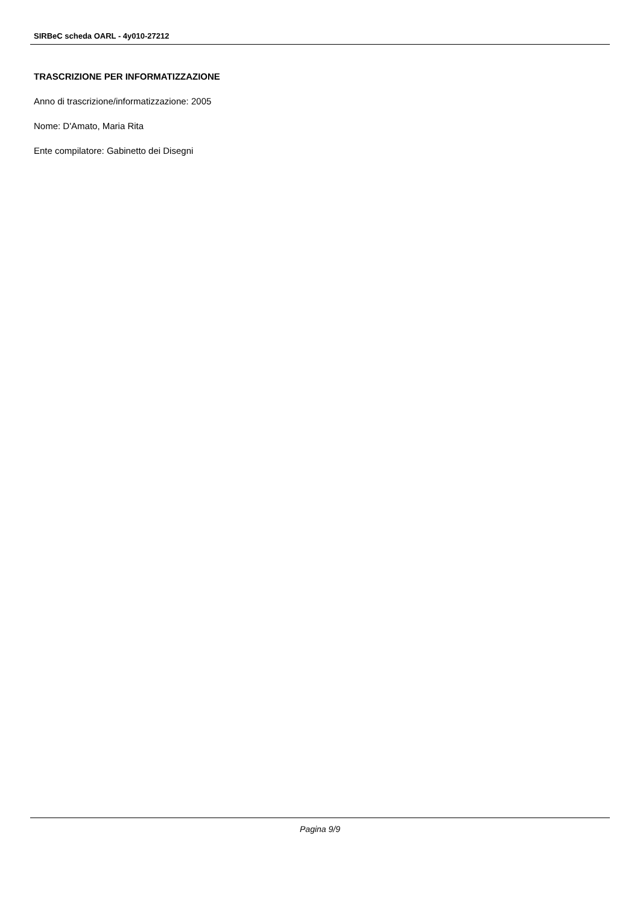SIRBeC scheda OARL - 4y010-27212
TRASCRIZIONE PER INFORMATIZZAZIONE
Anno di trascrizione/informatizzazione: 2005
Nome: D'Amato, Maria Rita
Ente compilatore: Gabinetto dei Disegni
Pagina 9/9